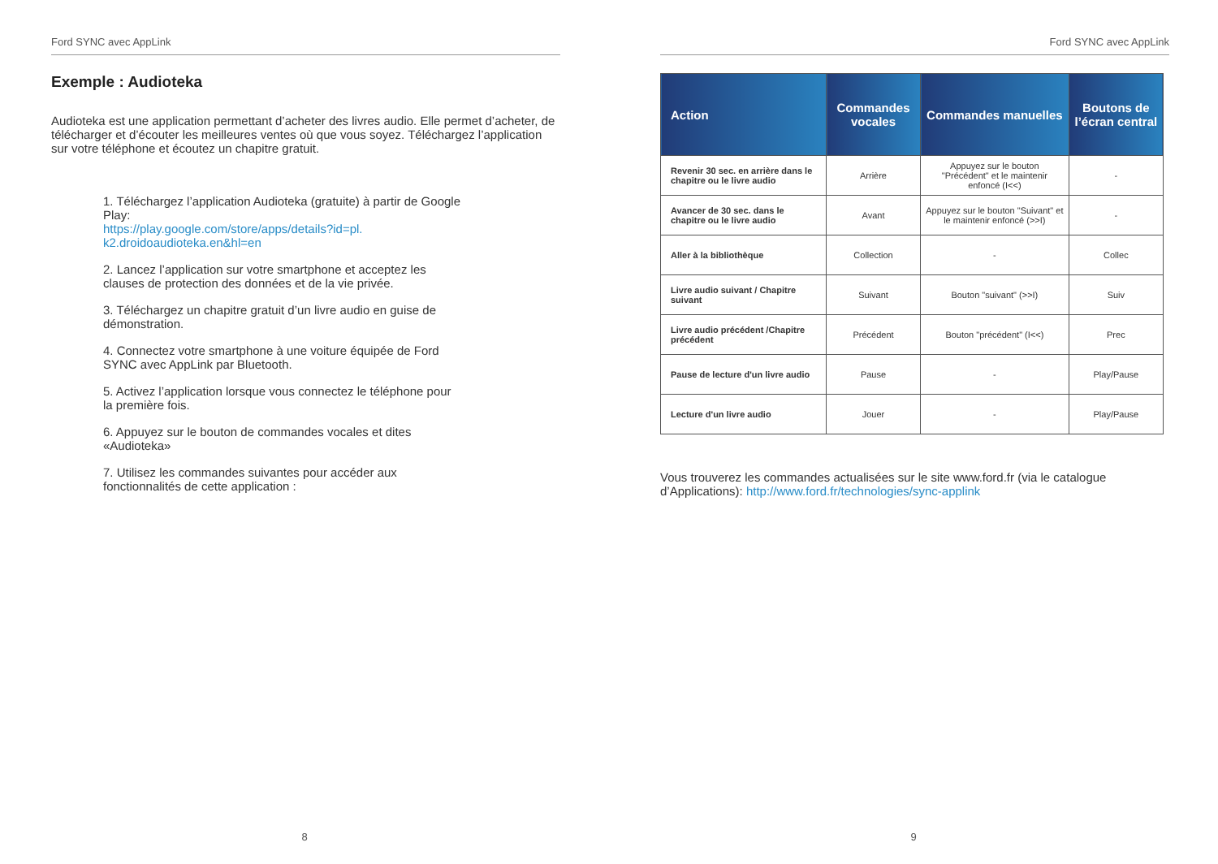Ford SYNC avec AppLink
Exemple : Audioteka
Audioteka est une application permettant d’acheter des livres audio. Elle permet d’acheter, de télécharger et d’écouter les meilleures ventes où que vous soyez. Téléchargez l’application sur votre téléphone et écoutez un chapitre gratuit.
1. Téléchargez l’application Audioteka (gratuite) à partir de Google Play:
https://play.google.com/store/apps/details?id=pl.
k2.droidoaudioteka.en&hl=en
2. Lancez l’application sur votre smartphone et acceptez les clauses de protection des données et de la vie privée.
3. Téléchargez un chapitre gratuit d’un livre audio en guise de démonstration.
4. Connectez votre smartphone à une voiture équipée de Ford SYNC avec AppLink par Bluetooth.
5. Activez l’application lorsque vous connectez le téléphone pour la première fois.
6. Appuyez sur le bouton de commandes vocales et dites «Audioteka»
7. Utilisez les commandes suivantes pour accéder aux fonctionnalités de cette application :
8
Ford SYNC avec AppLink
| Action | Commandes vocales | Commandes manuelles | Boutons de l’écran central |
| --- | --- | --- | --- |
| Revenir 30 sec. en arrière dans le chapitre ou le livre audio | Arrière | Appuyez sur le bouton "Précédent" et le maintenir enfoncé (I<<) | - |
| Avancer de 30 sec. dans le chapitre ou le livre audio | Avant | Appuyez sur le bouton "Suivant" et le maintenir enfoncé (>>I) | - |
| Aller à la bibliothèque | Collection | - | Collec |
| Livre audio suivant / Chapitre suivant | Suivant | Bouton "suivant" (>>I) | Suiv |
| Livre audio précédent /Chapitre précédent | Précédent | Bouton "précédent" (I<<) | Prec |
| Pause de lecture d'un livre audio | Pause | - | Play/Pause |
| Lecture d'un livre audio | Jouer | - | Play/Pause |
Vous trouverez les commandes actualisées sur le site www.ford.fr (via le catalogue d’Applications): http://www.ford.fr/technologies/sync-applink
9